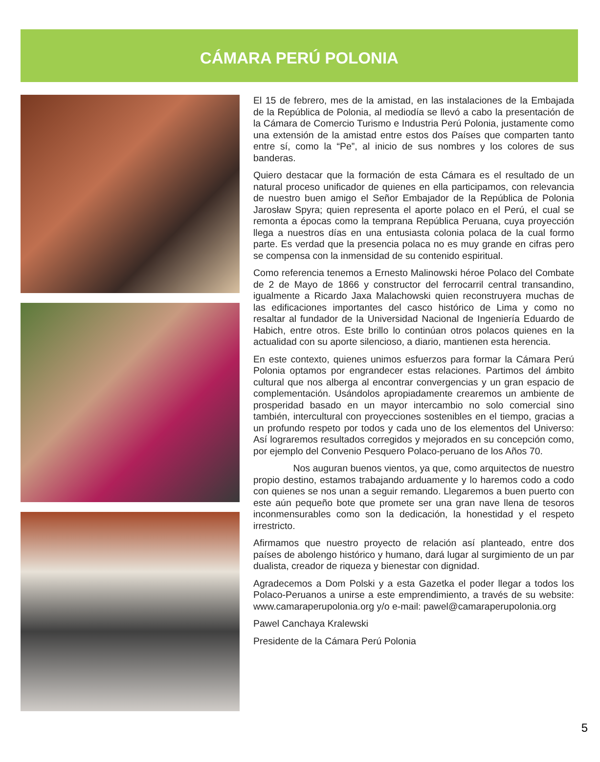CÁMARA PERÚ POLONIA
El 15 de febrero, mes de la amistad, en las instalaciones de la Embajada de la República de Polonia, al mediodía se llevó a cabo la presentación de la Cámara de Comercio Turismo e Industria Perú Polonia, justamente como una extensión de la amistad entre estos dos Países que comparten tanto entre sí, como la “Pe”, al inicio de sus nombres y los colores de sus banderas.
Quiero destacar que la formación de esta Cámara es el resultado de un natural proceso unificador de quienes en ella participamos, con relevancia de nuestro buen amigo el Señor Embajador de la República de Polonia Jarosław Spyra; quien representa el aporte polaco en el Perú, el cual se remonta a épocas como la temprana República Peruana, cuya proyección llega a nuestros días en una entusiasta colonia polaca de la cual formo parte. Es verdad que la presencia polaca no es muy grande en cifras pero se compensa con la inmensidad de su contenido espiritual.
Como referencia tenemos a Ernesto Malinowski héroe Polaco del Combate de 2 de Mayo de 1866 y constructor del ferrocarril central transandino, igualmente a Ricardo Jaxa Malachowski quien reconstruyera muchas de las edificaciones importantes del casco histórico de Lima y como no resaltar al fundador de la Universidad Nacional de Ingeniería Eduardo de Habich, entre otros. Este brillo lo continúan otros polacos quienes en la actualidad con su aporte silencioso, a diario, mantienen esta herencia.
En este contexto, quienes unimos esfuerzos para formar la Cámara Perú Polonia optamos por engrandecer estas relaciones. Partimos del ámbito cultural que nos alberga al encontrar convergencias y un gran espacio de complementación. Usándolos apropiadamente crearemos un ambiente de prosperidad basado en un mayor intercambio no solo comercial sino también, intercultural con proyecciones sostenibles en el tiempo, gracias a un profundo respeto por todos y cada uno de los elementos del Universo: Así lograremos resultados corregidos y mejorados en su concepción como, por ejemplo del Convenio Pesquero Polaco-peruano de los Años 70.
Nos auguran buenos vientos, ya que, como arquitectos de nuestro propio destino, estamos trabajando arduamente y lo haremos codo a codo con quienes se nos unan a seguir remando. Llegaremos a buen puerto con este aún pequeño bote que promete ser una gran nave llena de tesoros inconmensurables como son la dedicación, la honestidad y el respeto irrestricto.
Afirmamos que nuestro proyecto de relación así planteado, entre dos países de abolengo histórico y humano, dará lugar al surgimiento de un par dualista, creador de riqueza y bienestar con dignidad.
Agradecemos a Dom Polski y a esta Gazetka el poder llegar a todos los Polaco-Peruanos a unirse a este emprendimiento, a través de su website: www.camaraperupolonia.org y/o e-mail: pawel@camaraperupolonia.org
Pawel Canchaya Kralewski
Presidente de la Cámara Perú Polonia
5